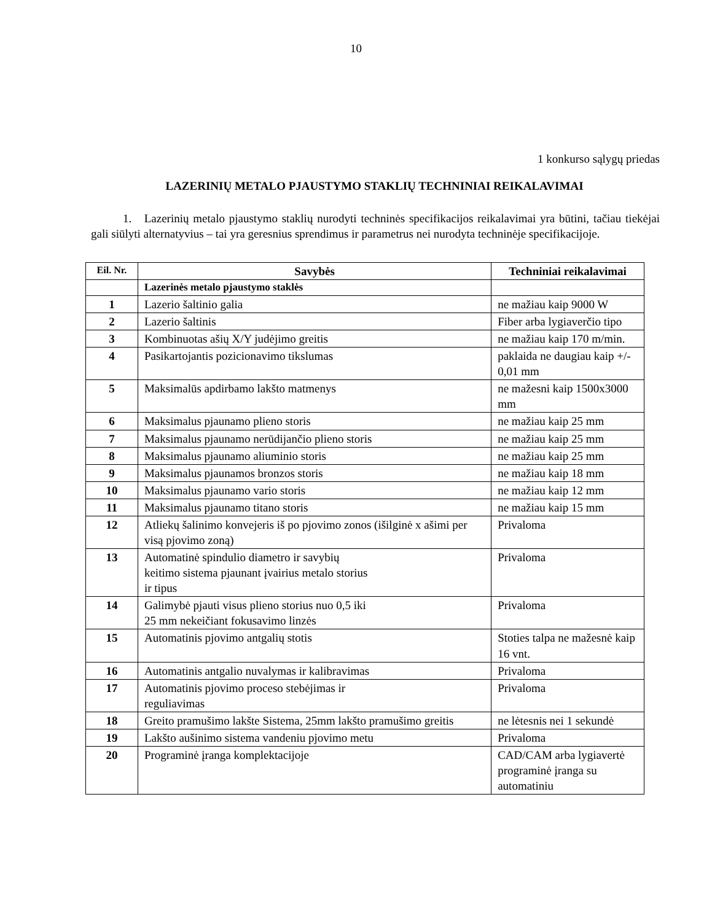10
1 konkurso sąlygų priedas
LAZERINIŲ METALO PJAUSTYMO STAKLIŲ TECHNINIAI REIKALAVIMAI
1. Lazerinių metalo pjaustymo staklių nurodyti techninės specifikacijos reikalavimai yra būtini, tačiau tiekėjai gali siūlyti alternatyvius – tai yra geresnius sprendimus ir parametrus nei nurodyta techninėje specifikacijoje.
| Eil. Nr. | Savybės | Techniniai reikalavimai |
| --- | --- | --- |
| | Lazerinės metalo pjaustymo staklės | |
| 1 | Lazerio šaltinio galia | ne mažiau kaip 9000 W |
| 2 | Lazerio šaltinis | Fiber arba lygiaverčio tipo |
| 3 | Kombinuotas ašių X/Y judėjimo greitis | ne mažiau kaip 170 m/min. |
| 4 | Pasikartojantis pozicionavimo tikslumas | paklaida ne daugiau kaip +/- 0,01 mm |
| 5 | Maksimalūs apdirbamo lakšto matmenys | ne mažesni kaip 1500x3000 mm |
| 6 | Maksimalus pjaunamo plieno storis | ne mažiau kaip 25 mm |
| 7 | Maksimalus pjaunamo nerūdijančio plieno storis | ne mažiau kaip 25 mm |
| 8 | Maksimalus pjaunamo aliuminio storis | ne mažiau kaip 25 mm |
| 9 | Maksimalus pjaunamos bronzos storis | ne mažiau kaip 18 mm |
| 10 | Maksimalus pjaunamo vario storis | ne mažiau kaip 12 mm |
| 11 | Maksimalus pjaunamo titano storis | ne mažiau kaip 15 mm |
| 12 | Atliekų šalinimo konvejeris iš po pjovimo zonos (išilginė x ašimi per visą pjovimo zoną) | Privaloma |
| 13 | Automatinė spindulio diametro ir savybių keitimo sistema pjaunant įvairius metalo storius ir tipus | Privaloma |
| 14 | Galimybė pjauti visus plieno storius nuo 0,5 iki 25 mm nekeičiant fokusavimo linzės | Privaloma |
| 15 | Automatinis pjovimo antgalių stotis | Stoties talpa ne mažesnė kaip 16 vnt. |
| 16 | Automatinis antgalio nuvalymas ir kalibravimas | Privaloma |
| 17 | Automatinis pjovimo proceso stebėjimas ir reguliavimas | Privaloma |
| 18 | Greito pramušimo lakšte Sistema, 25mm lakšto pramušimo greitis | ne lėtesnis nei 1 sekundė |
| 19 | Lakšto aušinimo sistema vandeniu pjovimo metu | Privaloma |
| 20 | Programinė įranga komplektacijoje | CAD/CAM arba lygiavertė programinė įranga su automatiniu |